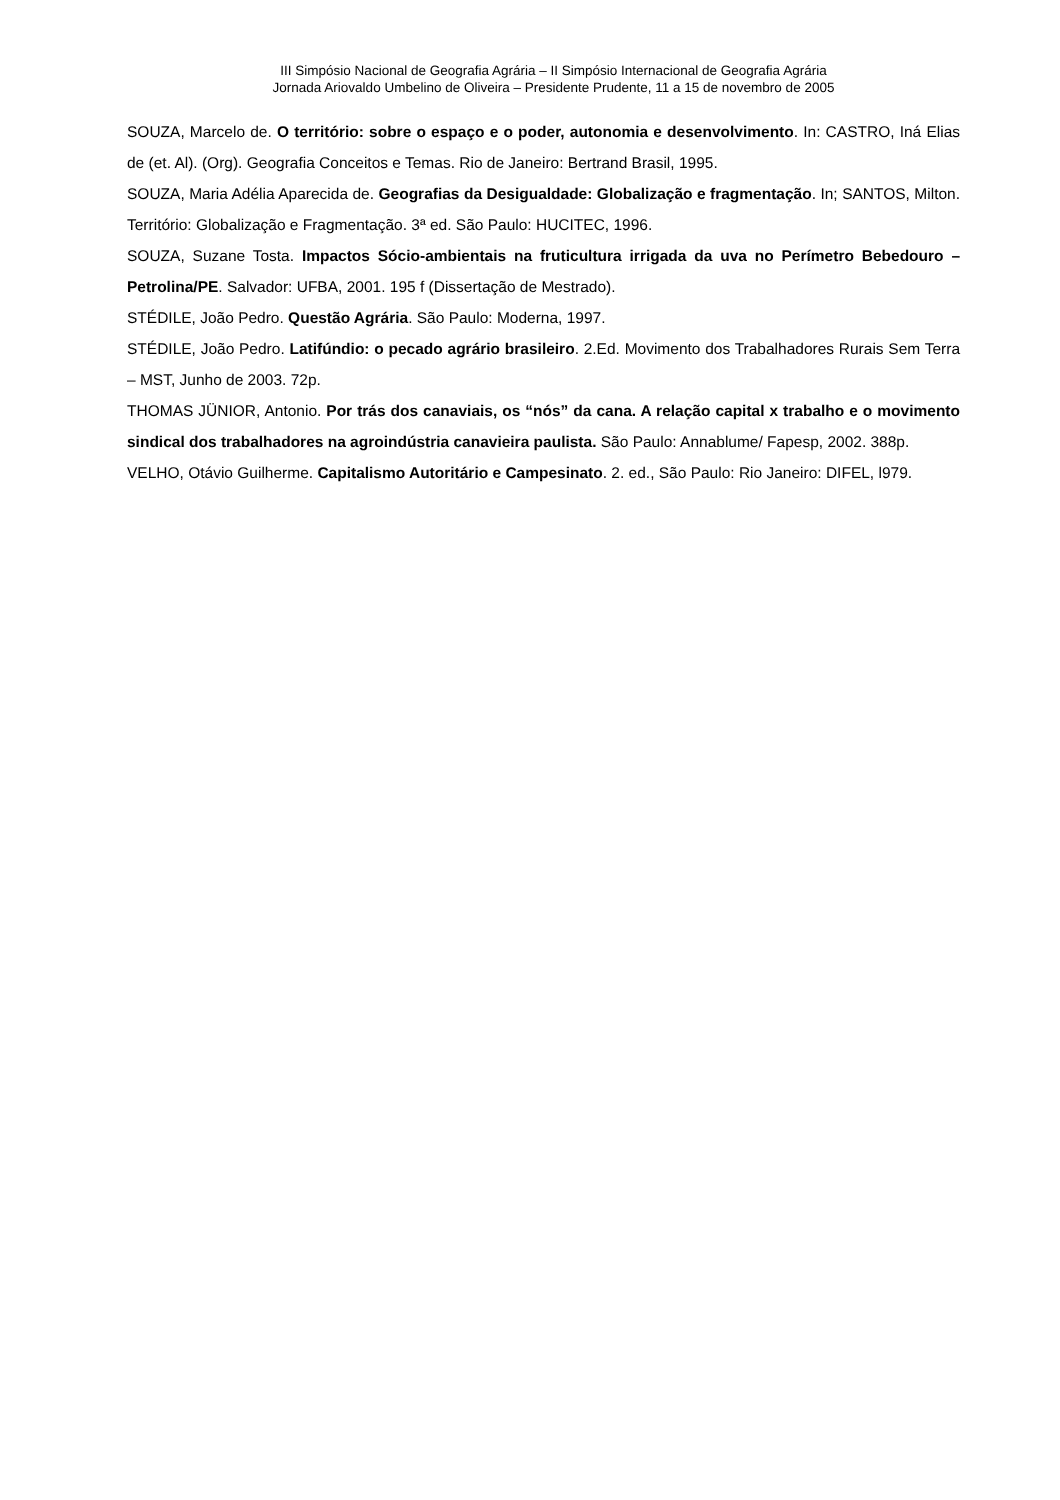III Simpósio Nacional de Geografia Agrária – II Simpósio Internacional de Geografia Agrária
Jornada Ariovaldo Umbelino de Oliveira – Presidente Prudente, 11 a 15 de novembro de 2005
SOUZA, Marcelo de. O território: sobre o espaço e o poder, autonomia e desenvolvimento. In: CASTRO, Iná Elias de (et. Al). (Org). Geografia Conceitos e Temas. Rio de Janeiro: Bertrand Brasil, 1995.
SOUZA, Maria Adélia Aparecida de. Geografias da Desigualdade: Globalização e fragmentação. In; SANTOS, Milton. Território: Globalização e Fragmentação. 3ª ed. São Paulo: HUCITEC, 1996.
SOUZA, Suzane Tosta. Impactos Sócio-ambientais na fruticultura irrigada da uva no Perímetro Bebedouro – Petrolina/PE. Salvador: UFBA, 2001. 195 f (Dissertação de Mestrado).
STÉDILE, João Pedro. Questão Agrária. São Paulo: Moderna, 1997.
STÉDILE, João Pedro. Latifúndio: o pecado agrário brasileiro. 2.Ed. Movimento dos Trabalhadores Rurais Sem Terra – MST, Junho de 2003. 72p.
THOMAS JÜNIOR, Antonio. Por trás dos canaviais, os “nós” da cana. A relação capital x trabalho e o movimento sindical dos trabalhadores na agroindústria canavieira paulista. São Paulo: Annablume/ Fapesp, 2002. 388p.
VELHO, Otávio Guilherme. Capitalismo Autoritário e Campesinato. 2. ed., São Paulo: Rio Janeiro: DIFEL, l979.